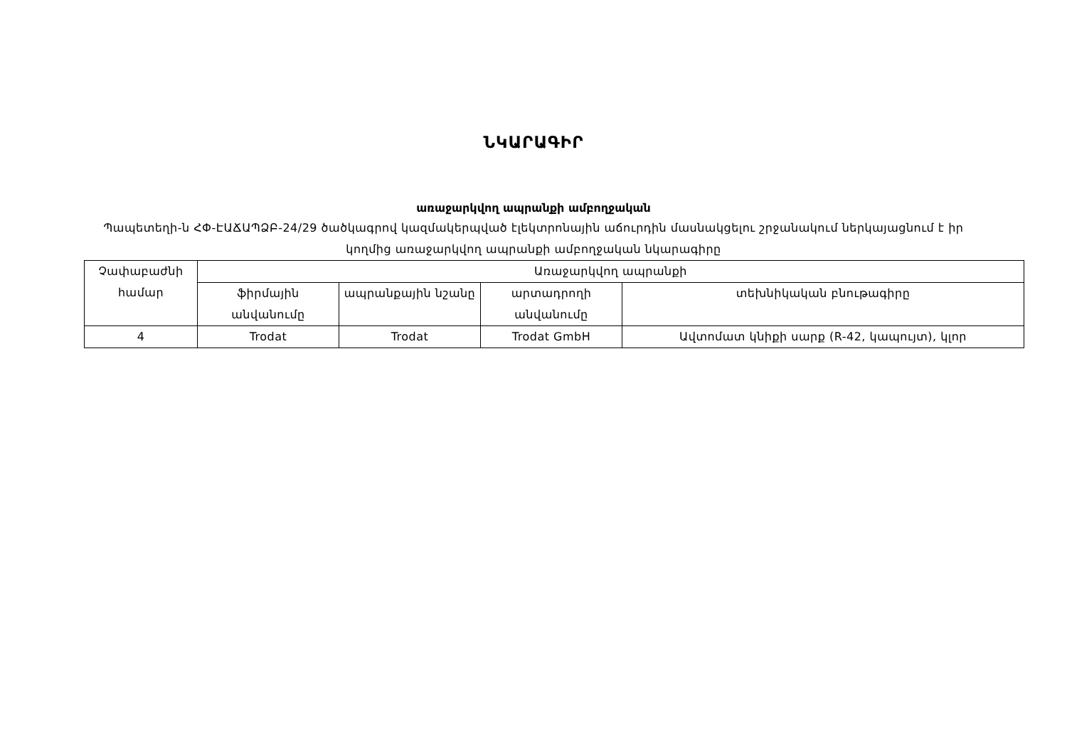ՆԿԱՐԱԳԻՐ
առաջարկվող ապրանքի ամբողջական
Պապետեղի-ն ՀՓ-ԷԱՃԱՊՁԲ-24/29 ծածկագրով կազմակերպված էլեկտրոնային աճուրդին մասնակցելու շրջանակում ներկայացնում է իր կողմից առաջարկվող ապրանքի ամբողջական նկարագիրը
| Չափաբաժնի համար | Առաջարկվող ապրանքի | | | |
| --- | --- | --- | --- | --- |
| | ֆիրմային անվանումը | ապրանքային նշանը | արտադրողի անվանումը | տեխնիկական բնութագիրը |
| 4 | Trodat | Trodat | Trodat GmbH | Ավտոմատ կնիքի սարք (R-42, կապույտ), կլոր |